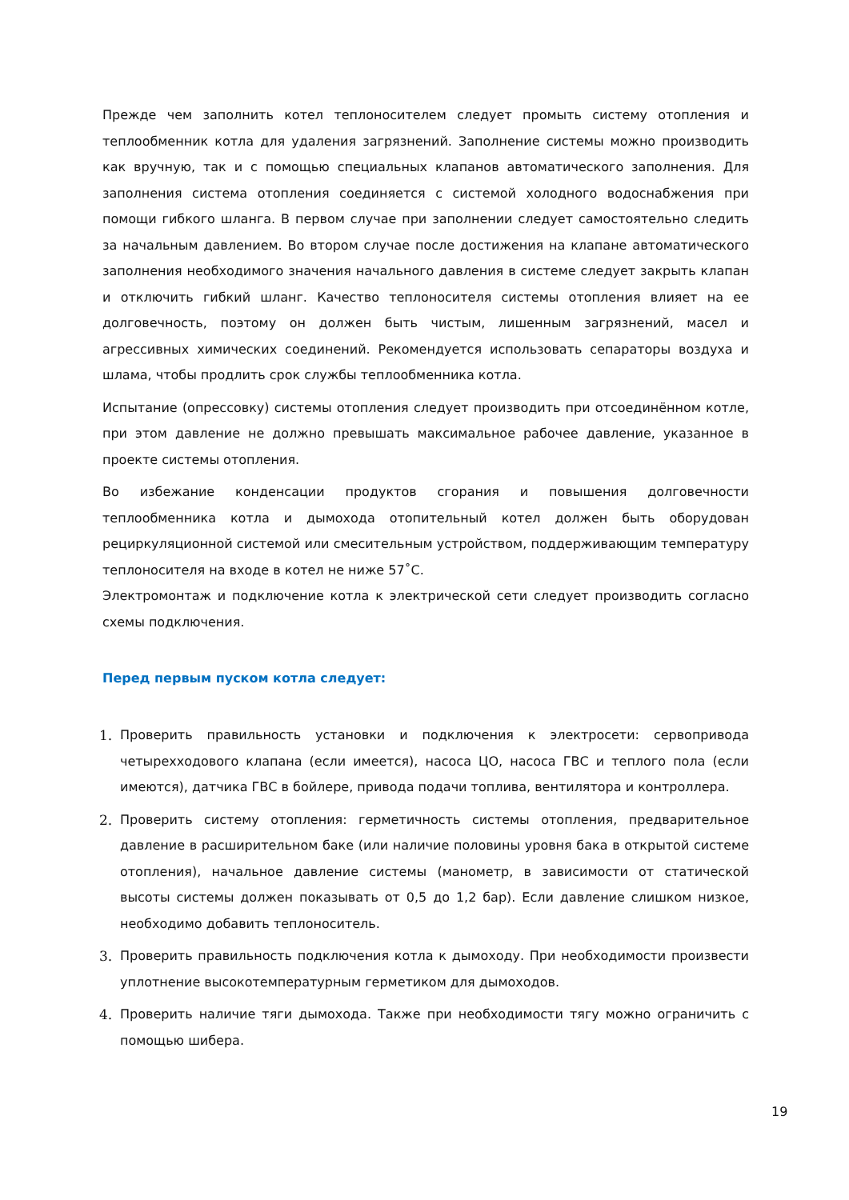Прежде чем заполнить котел теплоносителем следует промыть систему отопления и теплообменник котла для удаления загрязнений. Заполнение системы можно производить как вручную, так и с помощью специальных клапанов автоматического заполнения. Для заполнения система отопления соединяется с системой холодного водоснабжения при помощи гибкого шланга. В первом случае при заполнении следует самостоятельно следить за начальным давлением. Во втором случае после достижения на клапане автоматического заполнения необходимого значения начального давления в системе следует закрыть клапан и отключить гибкий шланг. Качество теплоносителя системы отопления влияет на ее долговечность, поэтому он должен быть чистым, лишенным загрязнений, масел и агрессивных химических соединений. Рекомендуется использовать сепараторы воздуха и шлама, чтобы продлить срок службы теплообменника котла.
Испытание (опрессовку) системы отопления следует производить при отсоединённом котле, при этом давление не должно превышать максимальное рабочее давление, указанное в проекте системы отопления.
Во избежание конденсации продуктов сгорания и повышения долговечности теплообменника котла и дымохода отопительный котел должен быть оборудован рециркуляционной системой или смесительным устройством, поддерживающим температуру теплоносителя на входе в котел не ниже 57˚C.
Электромонтаж и подключение котла к электрической сети следует производить согласно схемы подключения.
Перед первым пуском котла следует:
1. Проверить правильность установки и подключения к электросети: сервопривода четырехходового клапана (если имеется), насоса ЦО, насоса ГВС и теплого пола (если имеются), датчика ГВС в бойлере, привода подачи топлива, вентилятора и контроллера.
2. Проверить систему отопления: герметичность системы отопления, предварительное давление в расширительном баке (или наличие половины уровня бака в открытой системе отопления), начальное давление системы (манометр, в зависимости от статической высоты системы должен показывать от 0,5 до 1,2 бар). Если давление слишком низкое, необходимо добавить теплоноситель.
3. Проверить правильность подключения котла к дымоходу. При необходимости произвести уплотнение высокотемпературным герметиком для дымоходов.
4. Проверить наличие тяги дымохода. Также при необходимости тягу можно ограничить с помощью шибера.
19